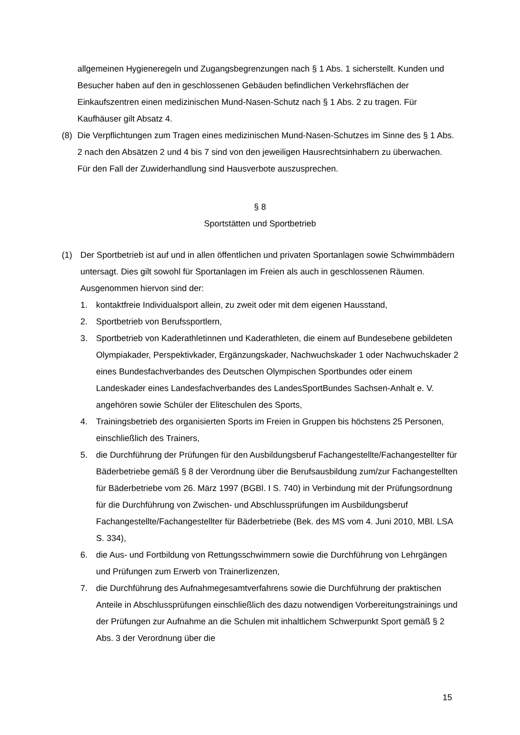allgemeinen Hygieneregeln und Zugangsbegrenzungen nach § 1 Abs. 1 sicherstellt. Kunden und Besucher haben auf den in geschlossenen Gebäuden befindlichen Verkehrsflächen der Einkaufszentren einen medizinischen Mund-Nasen-Schutz nach § 1 Abs. 2 zu tragen. Für Kaufhäuser gilt Absatz 4.
(8) Die Verpflichtungen zum Tragen eines medizinischen Mund-Nasen-Schutzes im Sinne des § 1 Abs. 2 nach den Absätzen 2 und 4 bis 7 sind von den jeweiligen Hausrechtsinhabern zu überwachen. Für den Fall der Zuwiderhandlung sind Hausverbote auszusprechen.
§ 8
Sportstätten und Sportbetrieb
(1) Der Sportbetrieb ist auf und in allen öffentlichen und privaten Sportanlagen sowie Schwimmbädern untersagt. Dies gilt sowohl für Sportanlagen im Freien als auch in geschlossenen Räumen. Ausgenommen hiervon sind der:
1. kontaktfreie Individualsport allein, zu zweit oder mit dem eigenen Hausstand,
2. Sportbetrieb von Berufssportlern,
3. Sportbetrieb von Kaderathletinnen und Kaderathleten, die einem auf Bundesebene gebildeten Olympiakader, Perspektivkader, Ergänzungskader, Nachwuchskader 1 oder Nachwuchskader 2 eines Bundesfachverbandes des Deutschen Olympischen Sportbundes oder einem Landeskader eines Landesfachverbandes des LandesSportBundes Sachsen-Anhalt e. V. angehören sowie Schüler der Eliteschulen des Sports,
4. Trainingsbetrieb des organisierten Sports im Freien in Gruppen bis höchstens 25 Personen, einschließlich des Trainers,
5. die Durchführung der Prüfungen für den Ausbildungsberuf Fachangestellte/Fachangestellter für Bäderbetriebe gemäß § 8 der Verordnung über die Berufsausbildung zum/zur Fachangestellten für Bäderbetriebe vom 26. März 1997 (BGBl. I S. 740) in Verbindung mit der Prüfungsordnung für die Durchführung von Zwischen- und Abschlussprüfungen im Ausbildungsberuf Fachangestellte/Fachangestellter für Bäderbetriebe (Bek. des MS vom 4. Juni 2010, MBl. LSA S. 334),
6. die Aus- und Fortbildung von Rettungsschwimmern sowie die Durchführung von Lehrgängen und Prüfungen zum Erwerb von Trainerlizenzen,
7. die Durchführung des Aufnahmegesamtverfahrens sowie die Durchführung der praktischen Anteile in Abschlussprüfungen einschließlich des dazu notwendigen Vorbereitungstrainings und der Prüfungen zur Aufnahme an die Schulen mit inhaltlichem Schwerpunkt Sport gemäß § 2 Abs. 3 der Verordnung über die
15